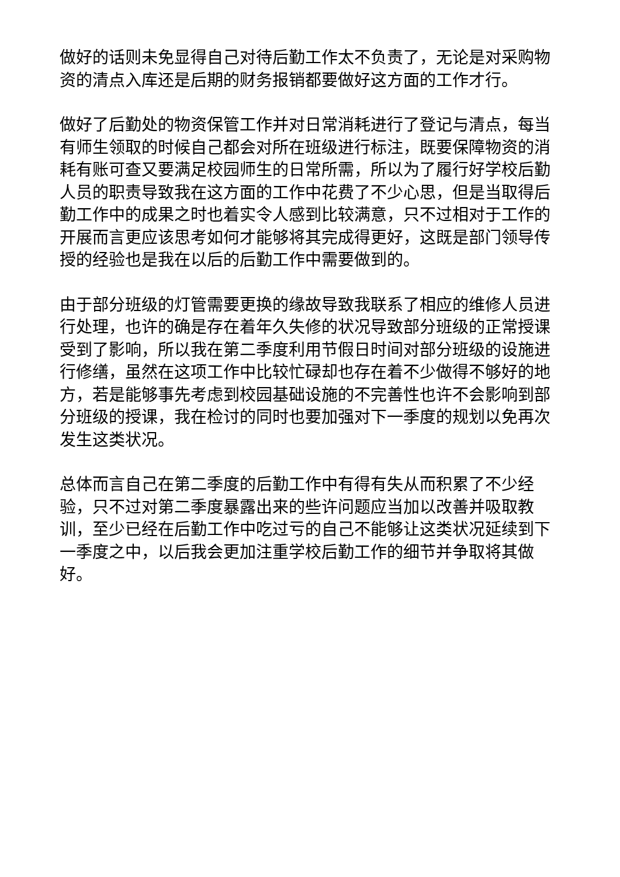做好的话则未免显得自己对待后勤工作太不负责了，无论是对采购物资的清点入库还是后期的财务报销都要做好这方面的工作才行。
做好了后勤处的物资保管工作并对日常消耗进行了登记与清点，每当有师生领取的时候自己都会对所在班级进行标注，既要保障物资的消耗有账可查又要满足校园师生的日常所需，所以为了履行好学校后勤人员的职责导致我在这方面的工作中花费了不少心思，但是当取得后勤工作中的成果之时也着实令人感到比较满意，只不过相对于工作的开展而言更应该思考如何才能够将其完成得更好，这既是部门领导传授的经验也是我在以后的后勤工作中需要做到的。
由于部分班级的灯管需要更换的缘故导致我联系了相应的维修人员进行处理，也许的确是存在着年久失修的状况导致部分班级的正常授课受到了影响，所以我在第二季度利用节假日时间对部分班级的设施进行修缮，虽然在这项工作中比较忙碌却也存在着不少做得不够好的地方，若是能够事先考虑到校园基础设施的不完善性也许不会影响到部分班级的授课，我在检讨的同时也要加强对下一季度的规划以免再次发生这类状况。
总体而言自己在第二季度的后勤工作中有得有失从而积累了不少经验，只不过对第二季度暴露出来的些许问题应当加以改善并吸取教训，至少已经在后勤工作中吃过亏的自己不能够让这类状况延续到下一季度之中，以后我会更加注重学校后勤工作的细节并争取将其做好。